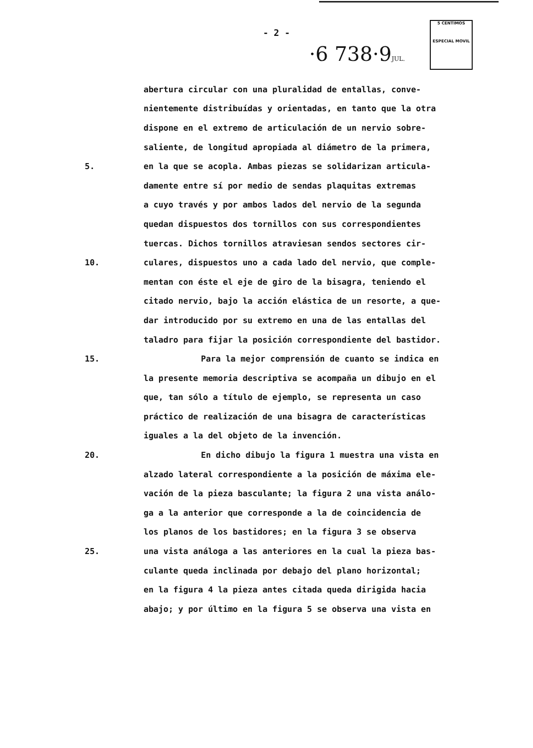- 2 -
·6 738·9JUL.
5 CENTIMOS
ESPECIAL MOVIL
abertura circular con una pluralidad de entallas, conve-
nientemente distribuídas y orientadas, en tanto que la otra
dispone en el extremo de articulación de un nervio sobre-
saliente, de longitud apropiada al diámetro de la primera,
5. en la que se acopla. Ambas piezas se solidarizan articula-
damente entre sí por medio de sendas plaquitas extremas
a cuyo través y por ambos lados del nervio de la segunda
quedan dispuestos dos tornillos con sus correspondientes
tuercas. Dichos tornillos atraviesan sendos sectores cir-
10. culares, dispuestos uno a cada lado del nervio, que comple-
mentan con éste el eje de giro de la bisagra, teniendo el
citado nervio, bajo la acción elástica de un resorte, a que-
dar introducido por su extremo en una de las entallas del
taladro para fijar la posición correspondiente del bastidor.
15. Para la mejor comprensión de cuanto se indica en
la presente memoria descriptiva se acompaña un dibujo en el
que, tan sólo a título de ejemplo, se representa un caso
práctico de realización de una bisagra de características
iguales a la del objeto de la invención.
20. En dicho dibujo la figura 1 muestra una vista en
alzado lateral correspondiente a la posición de máxima ele-
vación de la pieza basculante; la figura 2 una vista análo-
ga a la anterior que corresponde a la de coincidencia de
los planos de los bastidores; en la figura 3 se observa
25. una vista análoga a las anteriores en la cual la pieza bas-
culante queda inclinada por debajo del plano horizontal;
en la figura 4 la pieza antes citada queda dirigida hacia
abajo; y por último en la figura 5 se observa una vista en